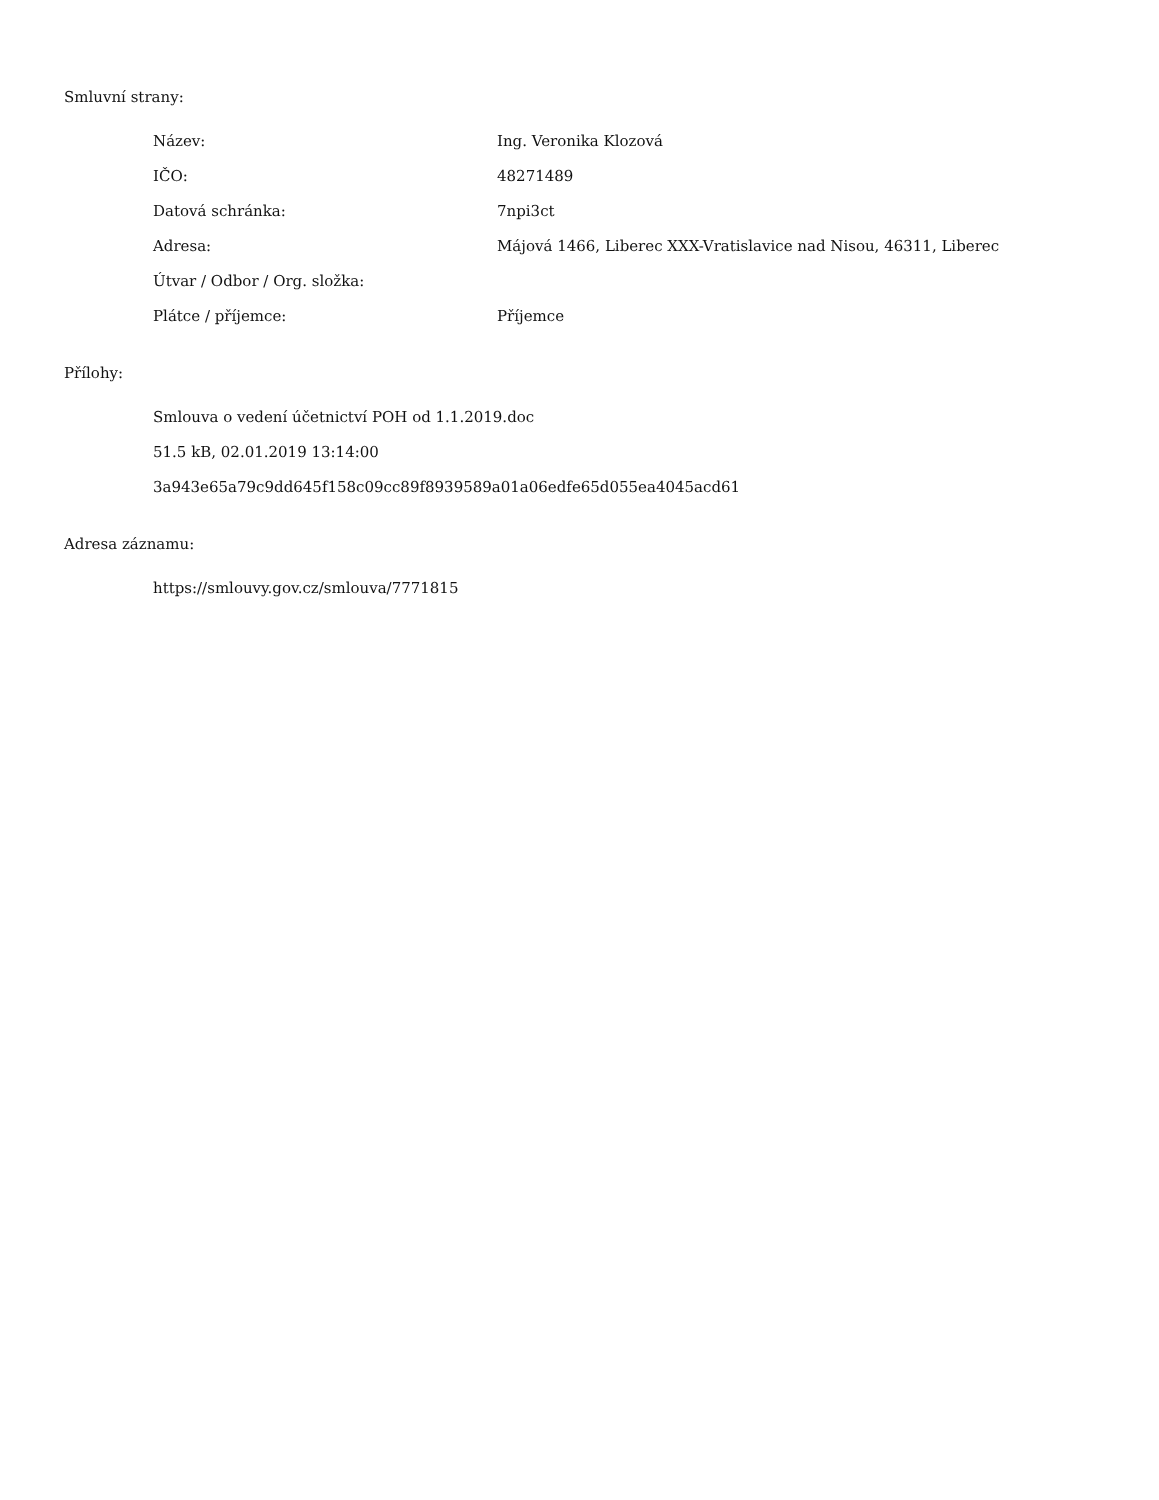Smluvní strany:
| Název: | Ing. Veronika Klozová |
| IČO: | 48271489 |
| Datová schránka: | 7npi3ct |
| Adresa: | Májová 1466, Liberec XXX-Vratislavice nad Nisou, 46311, Liberec |
| Útvar / Odbor / Org. složka: | |
| Plátce / příjemce: | Příjemce |
Přílohy:
Smlouva o vedení účetnictví POH od 1.1.2019.doc
51.5 kB, 02.01.2019 13:14:00
3a943e65a79c9dd645f158c09cc89f8939589a01a06edfe65d055ea4045acd61
Adresa záznamu:
https://smlouvy.gov.cz/smlouva/7771815